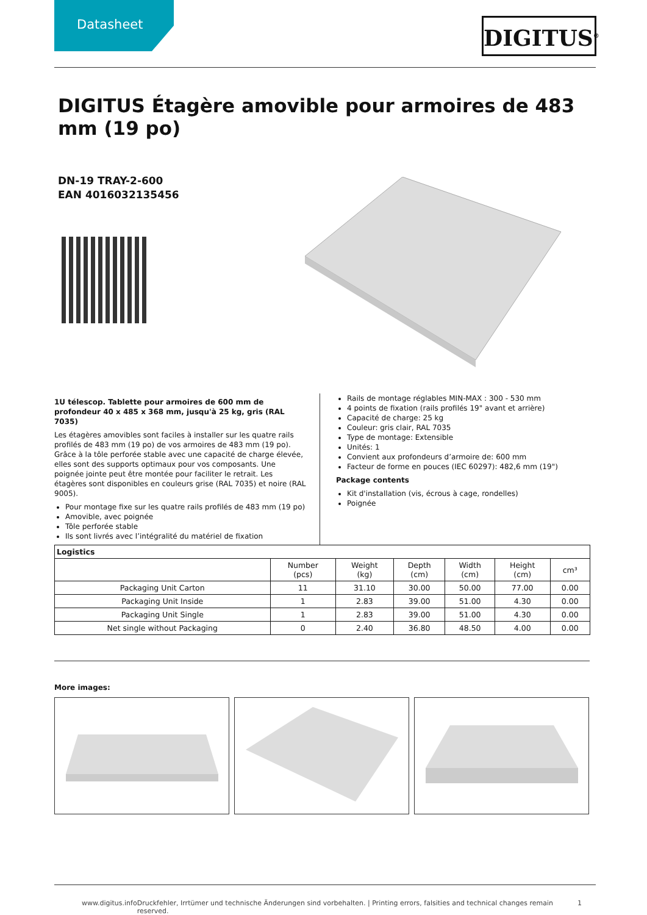Datasheet DIGITUS<sup>®</sup>
DIGITUS Étagère amovible pour armoires de 483 mm (19 po)
DN-19 TRAY-2-600
EAN 4016032135456
1U télescop. Tablette pour armoires de 600 mm de profondeur 40 x 485 x 368 mm, jusqu'à 25 kg, gris (RAL 7035)
Les étagères amovibles sont faciles à installer sur les quatre rails profilés de 483 mm (19 po) de vos armoires de 483 mm (19 po). Grâce à la tôle perforée stable avec une capacité de charge élevée, elles sont des supports optimaux pour vos composants. Une poignée jointe peut être montée pour faciliter le retrait. Les étagères sont disponibles en couleurs grise (RAL 7035) et noire (RAL 9005).
Pour montage fixe sur les quatre rails profilés de 483 mm (19 po)
Amovible, avec poignée
Tôle perforée stable
Ils sont livrés avec l’intégralité du matériel de fixation
Rails de montage réglables MIN-MAX : 300 - 530 mm
4 points de fixation (rails profilés 19" avant et arrière)
Capacité de charge: 25 kg
Couleur: gris clair, RAL 7035
Type de montage: Extensible
Unités: 1
Convient aux profondeurs d’armoire de: 600 mm
Facteur de forme en pouces (IEC 60297): 482,6 mm (19")
Package contents
Kit d'installation (vis, écrous à cage, rondelles)
Poignée
| Logistics | | | | | | |
| --- | --- | --- | --- | --- | --- | --- |
| | Number (pcs) | Weight (kg) | Depth (cm) | Width (cm) | Height (cm) | cm³ |
| Packaging Unit Carton | 11 | 31.10 | 30.00 | 50.00 | 77.00 | 0.00 |
| Packaging Unit Inside | 1 | 2.83 | 39.00 | 51.00 | 4.30 | 0.00 |
| Packaging Unit Single | 1 | 2.83 | 39.00 | 51.00 | 4.30 | 0.00 |
| Net single without Packaging | 0 | 2.40 | 36.80 | 48.50 | 4.00 | 0.00 |
More images:
www.digitus.info Druckfehler, Irrtümer und technische Änderungen sind vorbehalten. | Printing errors, falsities and technical changes remain reserved. 1